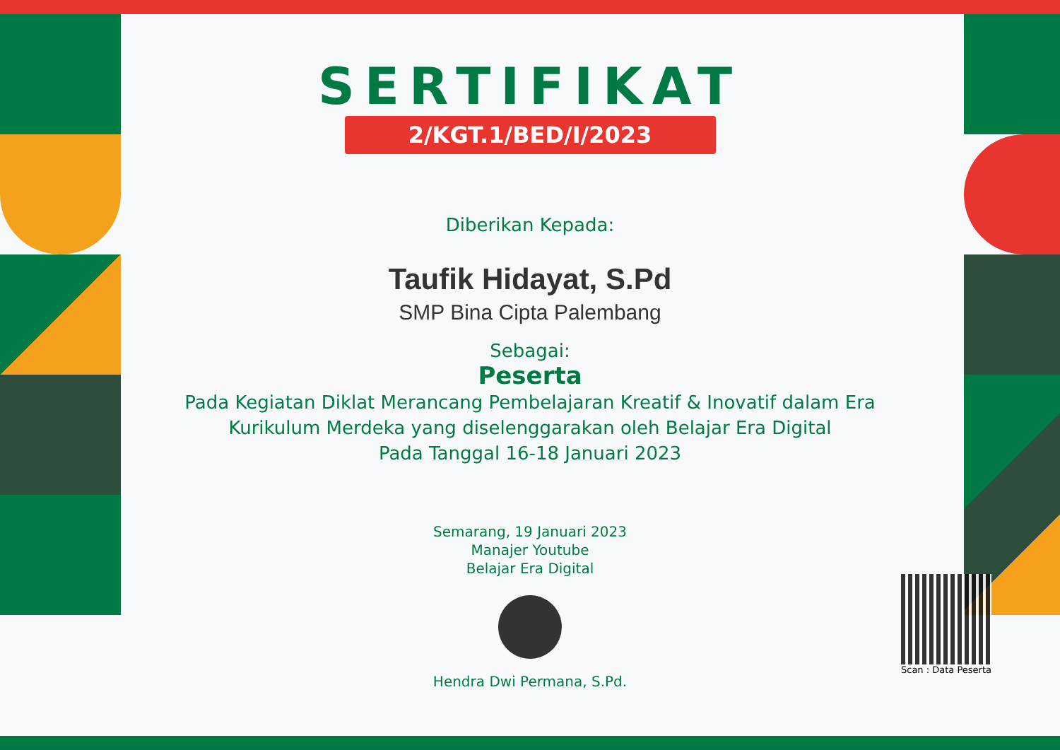SERTIFIKAT
2/KGT.1/BED/I/2023
Diberikan Kepada:
Taufik Hidayat, S.Pd
SMP Bina Cipta Palembang
Sebagai:
Peserta
Pada Kegiatan Diklat Merancang Pembelajaran Kreatif & Inovatif dalam Era Kurikulum Merdeka yang diselenggarakan oleh Belajar Era Digital
Pada Tanggal 16-18 Januari 2023
Semarang, 19 Januari 2023
Manajer Youtube
Belajar Era Digital
Hendra Dwi Permana, S.Pd.
Scan : Data Peserta